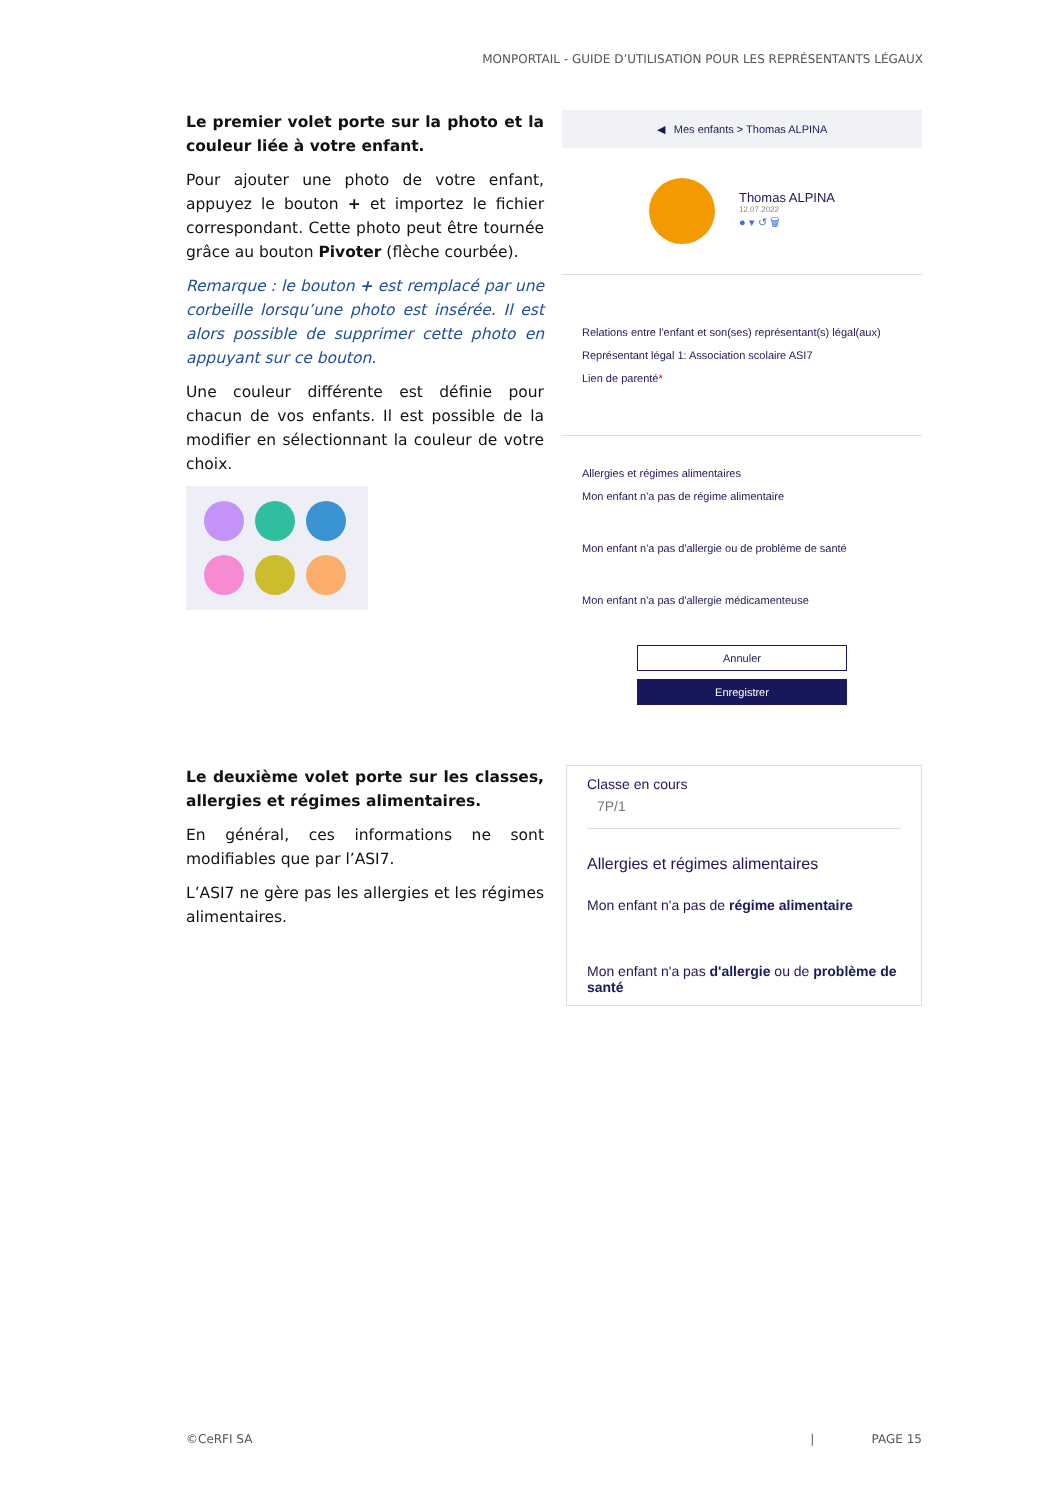MONPORTAIL - GUIDE D’UTILISATION POUR LES REPRÉSENTANTS LÉGAUX
Le premier volet porte sur la photo et la couleur liée à votre enfant.
Pour ajouter une photo de votre enfant, appuyez le bouton + et importez le fichier correspondant. Cette photo peut être tournée grâce au bouton Pivoter (flèche courbée).
Remarque : le bouton + est remplacé par une corbeille lorsqu’une photo est insérée. Il est alors possible de supprimer cette photo en appuyant sur ce bouton.
Une couleur différente est définie pour chacun de vos enfants. Il est possible de la modifier en sélectionnant la couleur de votre choix.
◀ Mes enfants > Thomas ALPINA
Thomas ALPINA
12.07.2022
● ▾ ↺ 🗑
Relations entre l'enfant et son(ses) représentant(s) légal(aux)
Représentant légal 1: Association scolaire ASI7
Lien de parenté*
Allergies et régimes alimentaires
Mon enfant n'a pas de régime alimentaire
Mon enfant n'a pas d'allergie ou de problème de santé
Mon enfant n'a pas d'allergie médicamenteuse
Annuler
Enregistrer
Le deuxième volet porte sur les classes, allergies et régimes alimentaires.
En général, ces informations ne sont modifiables que par l’ASI7.
L’ASI7 ne gère pas les allergies et les régimes alimentaires.
Classe en cours
7P/1
Allergies et régimes alimentaires
Mon enfant n'a pas de régime alimentaire
Mon enfant n'a pas d'allergie ou de problème de santé
©CeRFI SA | PAGE 15